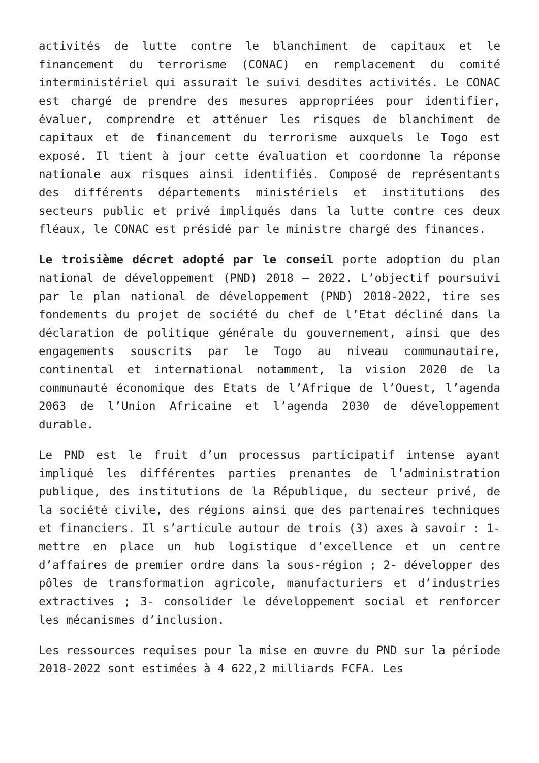activités de lutte contre le blanchiment de capitaux et le financement du terrorisme (CONAC) en remplacement du comité interministériel qui assurait le suivi desdites activités. Le CONAC est chargé de prendre des mesures appropriées pour identifier, évaluer, comprendre et atténuer les risques de blanchiment de capitaux et de financement du terrorisme auxquels le Togo est exposé. Il tient à jour cette évaluation et coordonne la réponse nationale aux risques ainsi identifiés. Composé de représentants des différents départements ministériels et institutions des secteurs public et privé impliqués dans la lutte contre ces deux fléaux, le CONAC est présidé par le ministre chargé des finances.
Le troisième décret adopté par le conseil porte adoption du plan national de développement (PND) 2018 – 2022. L’objectif poursuivi par le plan national de développement (PND) 2018-2022, tire ses fondements du projet de société du chef de l’Etat décliné dans la déclaration de politique générale du gouvernement, ainsi que des engagements souscrits par le Togo au niveau communautaire, continental et international notamment, la vision 2020 de la communauté économique des Etats de l’Afrique de l’Ouest, l’agenda 2063 de l’Union Africaine et l’agenda 2030 de développement durable.
Le PND est le fruit d’un processus participatif intense ayant impliqué les différentes parties prenantes de l’administration publique, des institutions de la République, du secteur privé, de la société civile, des régions ainsi que des partenaires techniques et financiers. Il s’articule autour de trois (3) axes à savoir : 1- mettre en place un hub logistique d’excellence et un centre d’affaires de premier ordre dans la sous-région ; 2- développer des pôles de transformation agricole, manufacturiers et d’industries extractives ; 3- consolider le développement social et renforcer les mécanismes d’inclusion.
Les ressources requises pour la mise en œuvre du PND sur la période 2018-2022 sont estimées à 4 622,2 milliards FCFA. Les